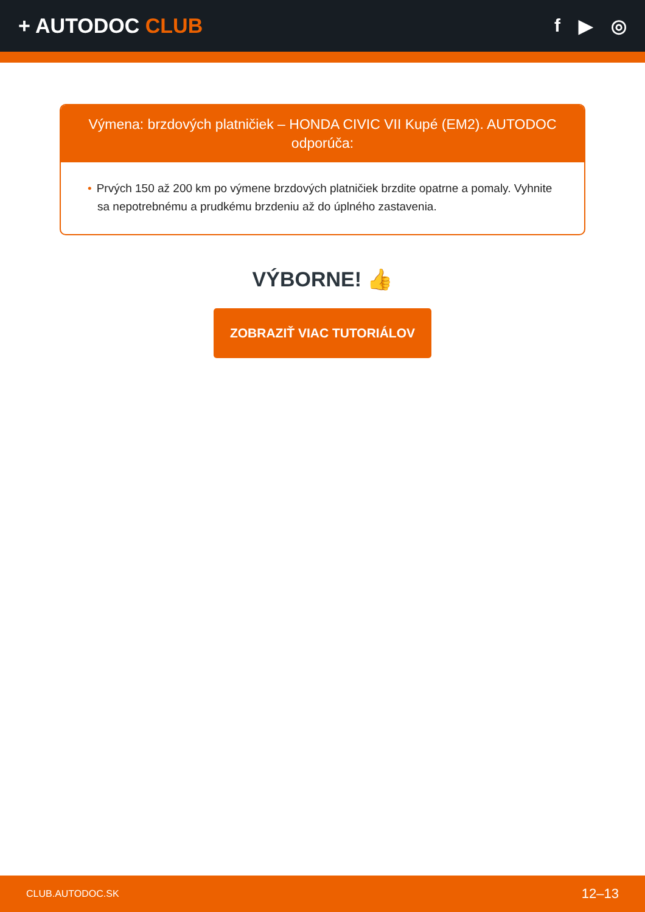+ AUTODOC CLUB
f ▶ ◎
Výmena: brzdových platničiek – HONDA CIVIC VII Kupé (EM2). AUTODOC odporúča:
• Prvých 150 až 200 km po výmene brzdových platničiek brzdite opatrne a pomaly. Vyhnite sa nepotrebnému a prudkému brzdeniu až do úplného zastavenia.
VÝBORNE! 👍
ZOBRAZIŤ VIAC TUTORIÁLOV
CLUB.AUTODOC.SK 12–13